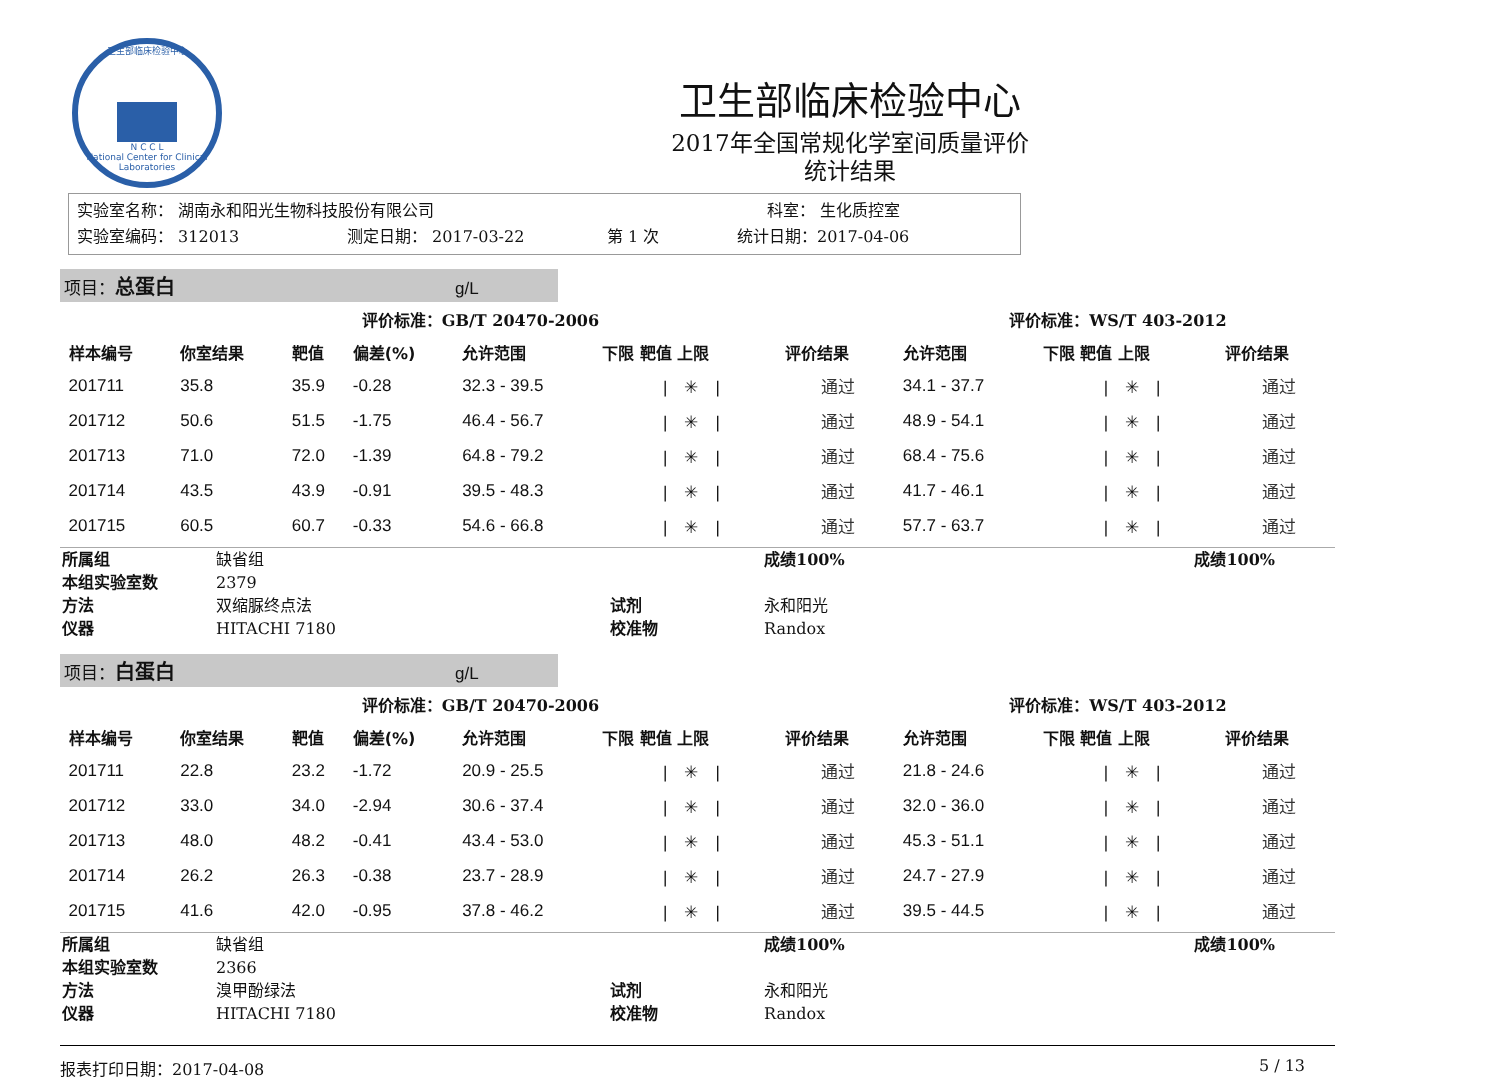卫生部临床检验中心 N C C L
National Center for Clinical Laboratories
卫生部临床检验中心
2017年全国常规化学室间质量评价
统计结果
实验室名称： 湖南永和阳光生物科技股份有限公司 科室： 生化质控室
实验室编码： 312013 测定日期： 2017-03-22 第 1 次 统计日期：2017-04-06
项目：总蛋白 g/L
| 评价标准：GB/T 20470-2006 | | | | | | | | | 评价标准：WS/T 403-2012 | | |
| | 样本编号 | 你室结果 | 靶值 | 偏差(%) | 允许范围 | 下限 靶值 上限 | 评价结果 | | 允许范围 | 下限 靶值 上限 | 评价结果 |
| | 201711 | 35.8 | 35.9 | -0.28 | 32.3 - 39.5 | / ✳ / | 通过 | | 34.1 - 37.7 | / ✳ / | 通过 |
| | 201712 | 50.6 | 51.5 | -1.75 | 46.4 - 56.7 | / ✳ / | 通过 | | 48.9 - 54.1 | / ✳ / | 通过 |
| | 201713 | 71.0 | 72.0 | -1.39 | 64.8 - 79.2 | / ✳ / | 通过 | | 68.4 - 75.6 | / ✳ / | 通过 |
| | 201714 | 43.5 | 43.9 | -0.91 | 39.5 - 48.3 | / ✳ / | 通过 | | 41.7 - 46.1 | / ✳ / | 通过 |
| | 201715 | 60.5 | 60.7 | -0.33 | 54.6 - 66.8 | / ✳ / | 通过 | | 57.7 - 63.7 | / ✳ / | 通过 |
| 所属组 | 缺省组 | | 成绩100% | 成绩100% |
| 本组实验室数 | 2379 | | | |
| 方法 | 双缩脲终点法 | 试剂 | 永和阳光 | |
| 仪器 | HITACHI 7180 | 校准物 | Randox | |
项目：白蛋白 g/L
| 评价标准：GB/T 20470-2006 | | | | | | | | | 评价标准：WS/T 403-2012 | | |
| | 样本编号 | 你室结果 | 靶值 | 偏差(%) | 允许范围 | 下限 靶值 上限 | 评价结果 | | 允许范围 | 下限 靶值 上限 | 评价结果 |
| | 201711 | 22.8 | 23.2 | -1.72 | 20.9 - 25.5 | / ✳ / | 通过 | | 21.8 - 24.6 | / ✳ / | 通过 |
| | 201712 | 33.0 | 34.0 | -2.94 | 30.6 - 37.4 | / ✳ / | 通过 | | 32.0 - 36.0 | / ✳ / | 通过 |
| | 201713 | 48.0 | 48.2 | -0.41 | 43.4 - 53.0 | / ✳ / | 通过 | | 45.3 - 51.1 | / ✳ / | 通过 |
| | 201714 | 26.2 | 26.3 | -0.38 | 23.7 - 28.9 | / ✳ / | 通过 | | 24.7 - 27.9 | / ✳ / | 通过 |
| | 201715 | 41.6 | 42.0 | -0.95 | 37.8 - 46.2 | / ✳ / | 通过 | | 39.5 - 44.5 | / ✳ / | 通过 |
| 所属组 | 缺省组 | | 成绩100% | 成绩100% |
| 本组实验室数 | 2366 | | | |
| 方法 | 溴甲酚绿法 | 试剂 | 永和阳光 | |
| 仪器 | HITACHI 7180 | 校准物 | Randox | |
报表打印日期：2017-04-08 5 / 13